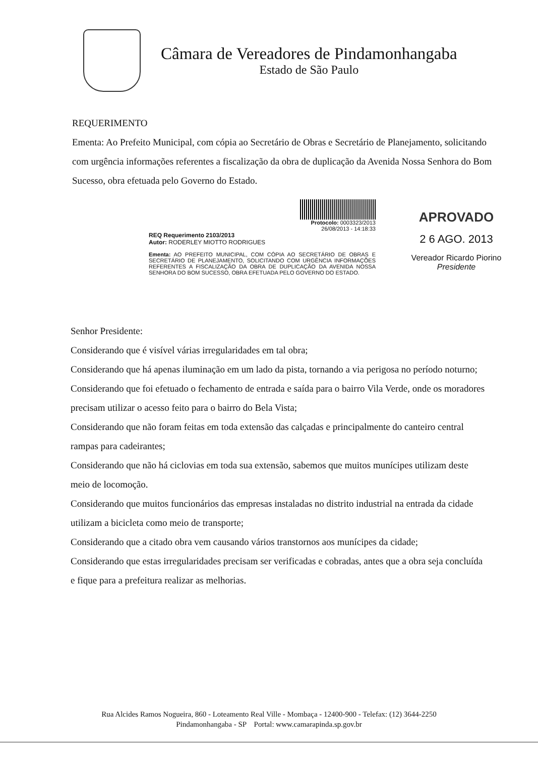Câmara de Vereadores de Pindamonhangaba
Estado de São Paulo
REQUERIMENTO
Ementa: Ao Prefeito Municipal, com cópia ao Secretário de Obras e Secretário de Planejamento, solicitando com urgência informações referentes a fiscalização da obra de duplicação da Avenida Nossa Senhora do Bom Sucesso, obra efetuada pelo Governo do Estado.
Protocolo: 0003323/2013
26/08/2013 - 14:18:33
REQ Requerimento 2103/2013
Autor: RODERLEY MIOTTO RODRIGUES
Ementa: AO PREFEITO MUNICIPAL, COM CÓPIA AO SECRETÁRIO DE OBRAS E SECRETÁRIO DE PLANEJAMENTO, SOLICITANDO COM URGÊNCIA INFORMAÇÕES REFERENTES A FISCALIZAÇÃO DA OBRA DE DUPLICAÇÃO DA AVENIDA NOSSA SENHORA DO BOM SUCESSO, OBRA EFETUADA PELO GOVERNO DO ESTADO.
APROVADO
2 6 AGO. 2013
Vereador Ricardo Piorino
Presidente
Senhor Presidente:
Considerando que é visível várias irregularidades em tal obra;
Considerando que há apenas iluminação em um lado da pista, tornando a via perigosa no período noturno;
Considerando que foi efetuado o fechamento de entrada e saída para o bairro Vila Verde, onde os moradores precisam utilizar o acesso feito para o bairro do Bela Vista;
Considerando que não foram feitas em toda extensão das calçadas e principalmente do canteiro central rampas para cadeirantes;
Considerando que não há ciclovias em toda sua extensão, sabemos que muitos munícipes utilizam deste meio de locomoção.
Considerando que muitos funcionários das empresas instaladas no distrito industrial na entrada da cidade utilizam a bicicleta como meio de transporte;
Considerando que a citado obra vem causando vários transtornos aos munícipes da cidade;
Considerando que estas irregularidades precisam ser verificadas e cobradas, antes que a obra seja concluída e fique para a prefeitura realizar as melhorias.
Rua Alcides Ramos Nogueira, 860 - Loteamento Real Ville - Mombaça - 12400-900 - Telefax: (12) 3644-2250
Pindamonhangaba - SP Portal: www.camarapinda.sp.gov.br